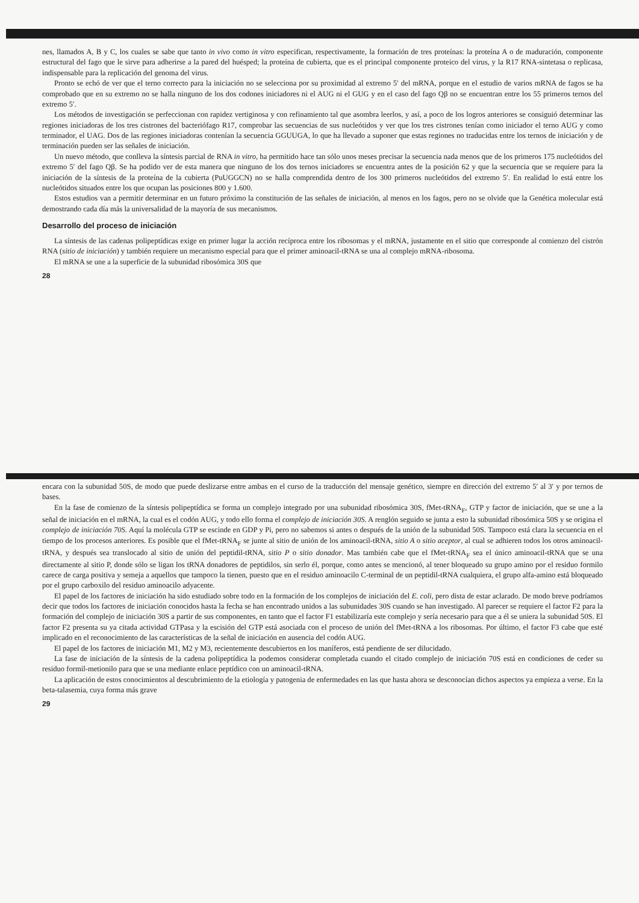nes, llamados A, B y C, los cuales se sabe que tanto in vivo como in vitro especifican, respectivamente, la formación de tres proteínas: la proteína A o de maduración, componente estructural del fago que le sirve para adherirse a la pared del huésped; la proteína de cubierta, que es el principal componente proteico del virus, y la R17 RNA-sintetasa o replicasa, indispensable para la replicación del genoma del virus.
Pronto se echó de ver que el terno correcto para la iniciación no se selecciona por su proximidad al extremo 5′ del mRNA, porque en el estudio de varios mRNA de fagos se ha comprobado que en su extremo no se halla ninguno de los dos codones iniciadores ni el AUG ni el GUG y en el caso del fago Qβ no se encuentran entre los 55 primeros ternos del extremo 5′.
Los métodos de investigación se perfeccionan con rapidez vertiginosa y con refinamiento tal que asombra leerlos, y así, a poco de los logros anteriores se consiguió determinar las regiones iniciadoras de los tres cistrones del bacteriófago R17, comprobar las secuencias de sus nucleótidos y ver que los tres cistrones tenían como iniciador el terno AUG y como terminador, el UAG. Dos de las regiones iniciadoras contenían la secuencia GGUUGA, lo que ha llevado a suponer que estas regiones no traducidas entre los ternos de iniciación y de terminación pueden ser las señales de iniciación.
Un nuevo método, que conlleva la síntesis parcial de RNA in vitro, ha permitido hace tan sólo unos meses precisar la secuencia nada menos que de los primeros 175 nucleótidos del extremo 5′ del fago Qβ. Se ha podido ver de esta manera que ninguno de los dos ternos iniciadores se encuentra antes de la posición 62 y que la secuencia que se requiere para la iniciación de la síntesis de la proteína de la cubierta (PuUGGCN) no se halla comprendida dentro de los 300 primeros nucleótidos del extremo 5′. En realidad lo está entre los nucleótidos situados entre los que ocupan las posiciones 800 y 1.600.
Estos estudios van a permitir determinar en un futuro próximo la constitución de las señales de iniciación, al menos en los fagos, pero no se olvide que la Genética molecular está demostrando cada día más la universalidad de la mayoría de sus mecanismos.
Desarrollo del proceso de iniciación
La síntesis de las cadenas polipeptídicas exige en primer lugar la acción recíproca entre los ribosomas y el mRNA, justamente en el sitio que corresponde al comienzo del cistrón RNA (sitio de iniciación) y también requiere un mecanismo especial para que el primer aminoacil-tRNA se una al complejo mRNA-ribosoma.
El mRNA se une a la superficie de la subunidad ribosómica 30S que
28
encara con la subunidad 50S, de modo que puede deslizarse entre ambas en el curso de la traducción del mensaje genético, siempre en dirección del extremo 5′ al 3′ y por ternos de bases.
En la fase de comienzo de la síntesis polipeptídica se forma un complejo integrado por una subunidad ribosómica 30S, fMet-tRNA<sub>F</sub>, GTP y factor de iniciación, que se une a la señal de iniciación en el mRNA, la cual es el codón AUG, y todo ello forma el complejo de iniciación 30S. A renglón seguido se junta a esto la subunidad ribosómica 50S y se origina el complejo de iniciación 70S. Aquí la molécula GTP se escinde en GDP y Pi, pero no sabemos si antes o después de la unión de la subunidad 50S. Tampoco está clara la secuencia en el tiempo de los procesos anteriores. Es posible que el fMet-tRNA<sub>F</sub> se junte al sitio de unión de los aminoacil-tRNA, sitio A o sitio aceptor, al cual se adhieren todos los otros aminoacil-tRNA, y después sea translocado al sitio de unión del peptidil-tRNA, sitio P o sitio donador. Mas también cabe que el fMet-tRNA<sub>F</sub> sea el único aminoacil-tRNA que se una directamente al sitio P, donde sólo se ligan los tRNA donadores de peptidilos, sin serlo él, porque, como antes se mencionó, al tener bloqueado su grupo amino por el residuo formilo carece de carga positiva y semeja a aquellos que tampoco la tienen, puesto que en el residuo aminoacilo C-terminal de un peptidil-tRNA cualquiera, el grupo alfa-amino está bloqueado por el grupo carboxilo del residuo aminoacilo adyacente.
El papel de los factores de iniciación ha sido estudiado sobre todo en la formación de los complejos de iniciación del E. coli, pero dista de estar aclarado. De modo breve podríamos decir que todos los factores de iniciación conocidos hasta la fecha se han encontrado unidos a las subunidades 30S cuando se han investigado. Al parecer se requiere el factor F2 para la formación del complejo de iniciación 30S a partir de sus componentes, en tanto que el factor F1 estabilizaría este complejo y sería necesario para que a él se uniera la subunidad 50S. El factor F2 presenta su ya citada actividad GTPasa y la escisión del GTP está asociada con el proceso de unión del fMet-tRNA a los ribosomas. Por último, el factor F3 cabe que esté implicado en el reconocimiento de las características de la señal de iniciación en ausencia del codón AUG.
El papel de los factores de iniciación M1, M2 y M3, recientemente descubiertos en los maníferos, está pendiente de ser dilucidado.
La fase de iniciación de la síntesis de la cadena polipeptídica la podemos considerar completada cuando el citado complejo de iniciación 70S está en condiciones de ceder su residuo formil-metionilo para que se una mediante enlace peptídico con un aminoacil-tRNA.
La aplicación de estos conocimientos al descubrimiento de la etiología y patogenia de enfermedades en las que hasta ahora se desconocían dichos aspectos ya empieza a verse. En la beta-talasemia, cuya forma más grave
29